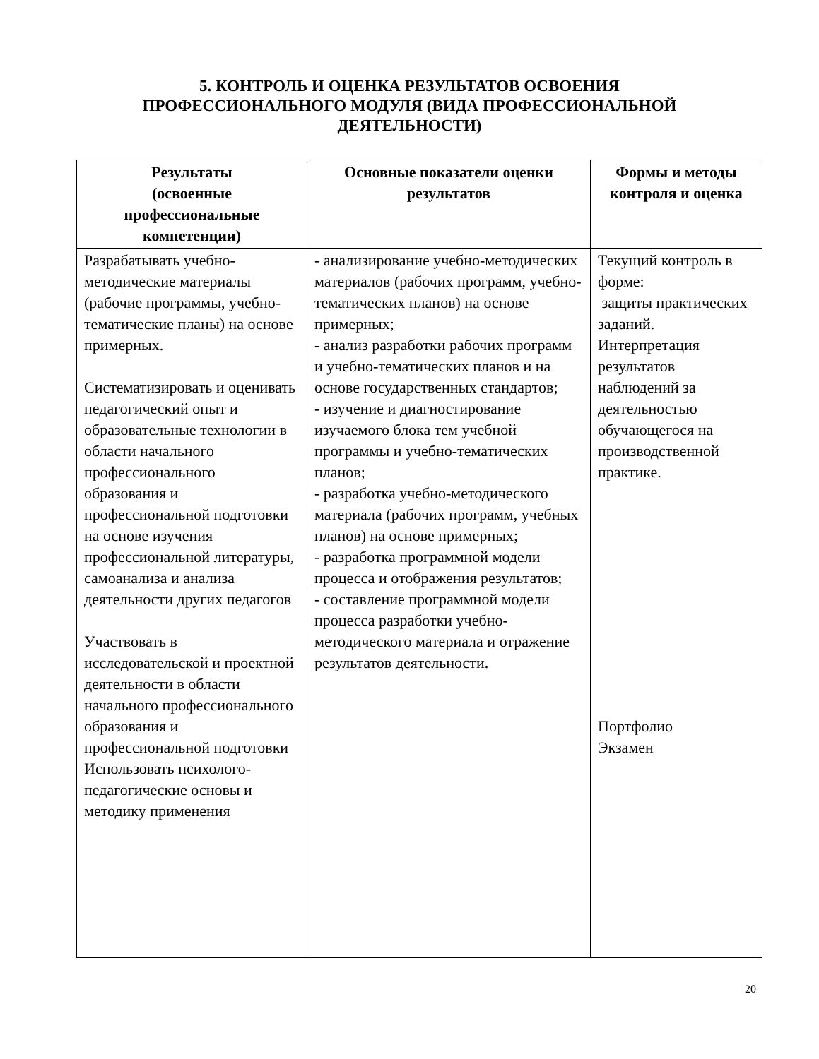5. КОНТРОЛЬ И ОЦЕНКА РЕЗУЛЬТАТОВ ОСВОЕНИЯ
ПРОФЕССИОНАЛЬНОГО МОДУЛЯ (ВИДА ПРОФЕССИОНАЛЬНОЙ
ДЕЯТЕЛЬНОСТИ)
| Результаты (освоенные профессиональные компетенции) | Основные показатели оценки результатов | Формы и методы контроля и оценка |
| --- | --- | --- |
| Разрабатывать учебно-методические материалы (рабочие программы, учебно-тематические планы) на основе примерных. Систематизировать и оценивать педагогический опыт и образовательные технологии в области начального профессионального образования и профессиональной подготовки на основе изучения профессиональной литературы, самоанализа и анализа деятельности других педагогов Участвовать в исследовательской и проектной деятельности в области начального профессионального образования и профессиональной подготовки Использовать психолого-педагогические основы и методику применения | - анализирование учебно-методических материалов (рабочих программ, учебно-тематических планов) на основе примерных; - анализ разработки рабочих программ и учебно-тематических планов и на основе государственных стандартов; - изучение и диагностирование изучаемого блока тем учебной программы и учебно-тематических планов; - разработка учебно-методического материала (рабочих программ, учебных планов) на основе примерных; - разработка программной модели процесса и отображения результатов; - составление программной модели процесса разработки учебно-методического материала и отражение результатов деятельности. | Текущий контроль в форме: защиты практических заданий. Интерпретация результатов наблюдений за деятельностью обучающегося на производственной практике. Портфолио Экзамен |
20